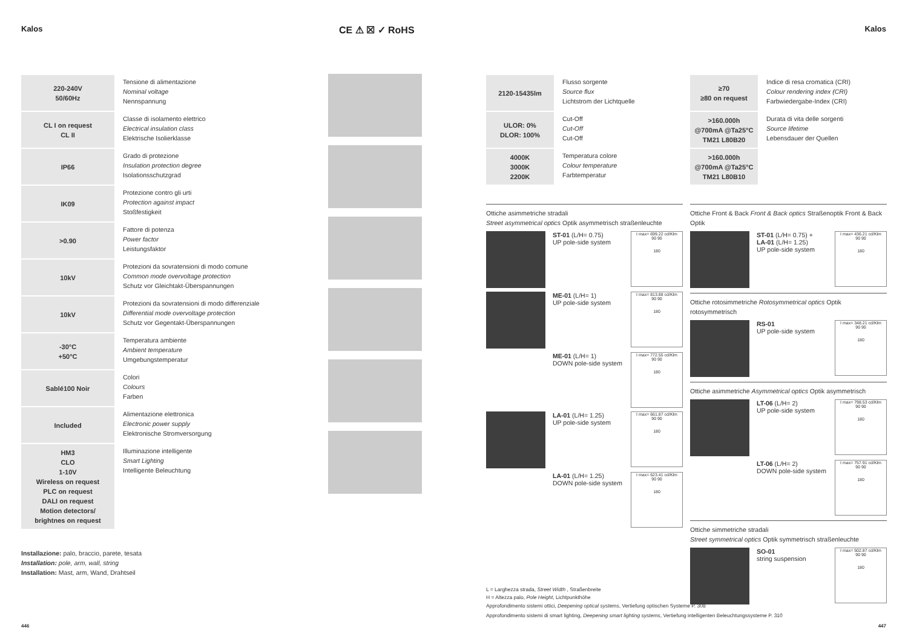Kalos CE ⚠ ☒ ✓ RoHS Kalos
| 220-240V 50/60Hz | Tensione di alimentazione Nominal voltage Nennspannung |
| CL I on request CL II | Classe di isolamento elettrico Electrical insulation class Elektrische Isolierklasse |
| IP66 | Grado di protezione Insulation protection degree Isolationsschutzgrad |
| IK09 | Protezione contro gli urti Protection against impact Stoßfestigkeit |
| >0.90 | Fattore di potenza Power factor Leistungsfaktor |
| 10kV | Protezioni da sovratensioni di modo comune Common mode overvoltage protection Schutz vor Gleichtakt-Überspannungen |
| 10kV | Protezioni da sovratensioni di modo differenziale Differential mode overvoltage protection Schutz vor Gegentakt-Überspannungen |
| -30°C +50°C | Temperatura ambiente Ambient temperature Umgebungstemperatur |
| Sablé100 Noir | Colori Colours Farben |
| Included | Alimentazione elettronica Electronic power supply Elektronische Stromversorgung |
| HM3 CLO 1-10V Wireless on request PLC on request DALI on request Motion detectors/ brightnes on request | Illuminazione intelligente Smart Lighting Intelligente Beleuchtung |
Installazione: palo, braccio, parete, tesata
Installation: pole, arm, wall, string
Installation: Mast, arm, Wand, Drahtseil
| 2120-15435lm | Flusso sorgente Source flux Lichtstrom der Lichtquelle |
| ULOR: 0% DLOR: 100% | Cut-Off Cut-Off Cut-Off |
| 4000K 3000K 2200K | Temperatura colore Colour temperature Farbtemperatur |
Ottiche asimmetriche stradali
Street asymmetrical optics Optik asymmetrisch straßenleuchte
ST-01 (L/H= 0.75)
UP pole-side system
I max= 699.22 cd/Klm
90 90
180
ME-01 (L/H= 1)
UP pole-side system
I max= 813.88 cd/Klm
90 90
180
ME-01 (L/H= 1)
DOWN pole-side system
I max= 772.55 cd/Klm
90 90
180
LA-01 (L/H= 1.25)
UP pole-side system
I max= 661.87 cd/Klm
90 90
180
LA-01 (L/H= 1.25)
DOWN pole-side system
I max= 623.41 cd/Klm
90 90
180
| ≥70 ≥80 on request | Indice di resa cromatica (CRI) Colour rendering index (CRI) Farbwiedergabe-Index (CRI) |
| >160.000h @700mA @Ta25°C TM21 L80B20 | Durata di vita delle sorgenti Source lifetime Lebensdauer der Quellen |
| >160.000h @700mA @Ta25°C TM21 L80B10 | |
Ottiche Front & Back Front & Back optics Straßenoptik Front & Back Optik
ST-01 (L/H= 0.75) +
LA-01 (L/H= 1.25)
UP pole-side system
I max= 436.21 cd/Klm
90 90
180
Ottiche rotosimmetriche Rotosymmetrical optics Optik rotosymmetrisch
RS-01
UP pole-side system
I max= 348.21 cd/Klm
90 90
180
Ottiche asimmetriche Asymmetrical optics Optik asymmetrisch
LT-06 (L/H= 2)
UP pole-side system
I max= 798.53 cd/Klm
90 90
180
LT-06 (L/H= 2)
DOWN pole-side system
I max= 757.91 cd/Klm
90 90
180
Ottiche simmetriche stradali
Street symmetrical optics Optik symmetrisch straßenleuchte
SO-01
string suspension
I max= 502.87 cd/Klm
90 90
180
L = Larghezza strada, Street Width , Straßenbreite
H = Altezza palo, Pole Height, Lichtpunkthöhe
Approfondimento sistemi ottici, Deepening optical systems, Vertiefung optischen Systeme P. 308
Approfondimento sistemi di smart lighting, Deepening smart lighting systems, Vertiefung intelligenten Beleuchtungssysteme P. 310
446 447